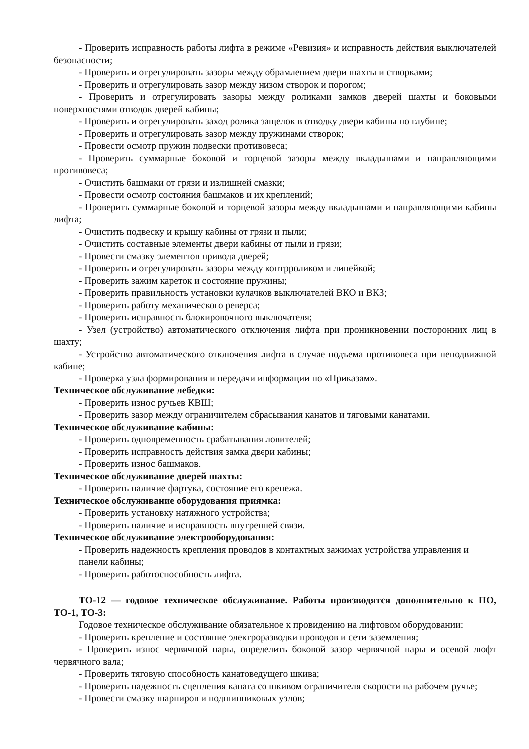- Проверить исправность работы лифта в режиме «Ревизия» и исправность действия выключателей безопасности;
- Проверить и отрегулировать зазоры между обрамлением двери шахты и створками;
- Проверить и отрегулировать зазор между низом створок и порогом;
- Проверить и отрегулировать зазоры между роликами замков дверей шахты и боковыми поверхностями отводок дверей кабины;
- Проверить и отрегулировать заход ролика защелок в отводку двери кабины по глубине;
- Проверить и отрегулировать зазор между пружинами створок;
- Провести осмотр пружин подвески противовеса;
- Проверить суммарные боковой и торцевой зазоры между вкладышами и направляющими противовеса;
- Очистить башмаки от грязи и излишней смазки;
- Провести осмотр состояния башмаков и их креплений;
- Проверить суммарные боковой и торцевой зазоры между вкладышами и направляющими кабины лифта;
- Очистить подвеску и крышу кабины от грязи и пыли;
- Очистить составные элементы двери кабины от пыли и грязи;
- Провести смазку элементов привода дверей;
- Проверить и отрегулировать зазоры между контрроликом и линейкой;
- Проверить зажим кареток и состояние пружины;
- Проверить правильность установки кулачков выключателей ВКО и ВКЗ;
- Проверить работу механического реверса;
- Проверить исправность блокировочного выключателя;
- Узел (устройство) автоматического отключения лифта при проникновении посторонних лиц в шахту;
- Устройство автоматического отключения лифта в случае подъема противовеса при неподвижной кабине;
- Проверка узла формирования и передачи информации по «Приказам».
Техническое обслуживание лебедки:
- Проверить износ ручьев КВШ;
- Проверить зазор между ограничителем сбрасывания канатов и тяговыми канатами.
Техническое обслуживание кабины:
- Проверить одновременность срабатывания ловителей;
- Проверить исправность действия замка двери кабины;
- Проверить износ башмаков.
Техническое обслуживание дверей шахты:
- Проверить наличие фартука, состояние его крепежа.
Техническое обслуживание оборудования приямка:
- Проверить установку натяжного устройства;
- Проверить наличие и исправность внутренней связи.
Техническое обслуживание электрооборудования:
- Проверить надежность крепления проводов в контактных зажимах устройства управления и панели кабины;
- Проверить работоспособность лифта.
ТО-12 — годовое техническое обслуживание. Работы производятся дополнительно к ПО, ТО-1, ТО-3:
Годовое техническое обслуживание обязательное к провидению на лифтовом оборудовании:
- Проверить крепление и состояние электроразводки проводов и сети заземления;
- Проверить износ червячной пары, определить боковой зазор червячной пары и осевой люфт червячного вала;
- Проверить тяговую способность канатоведущего шкива;
- Проверить надежность сцепления каната со шкивом ограничителя скорости на рабочем ручье;
- Провести смазку шарниров и подшипниковых узлов;